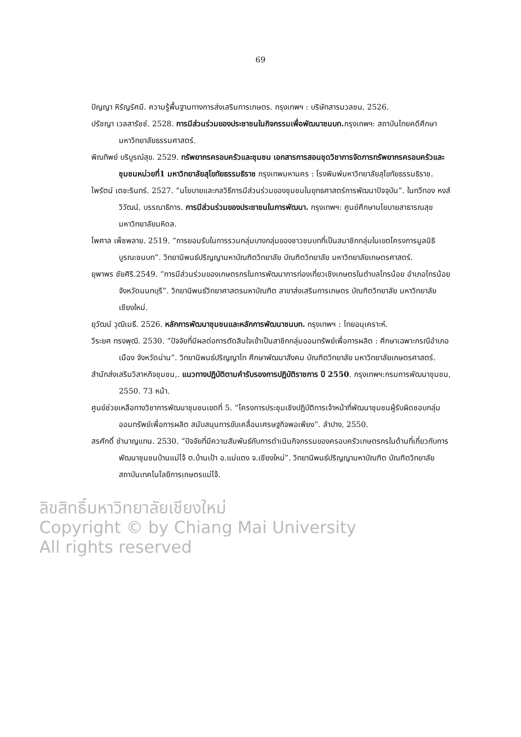69
ปัญญา หิรัญรัศมี. ความรู้พื้นฐานทางการส่งเสริมการเกษตร. กรุงเทพฯ : บริษัทสารมวลชน, 2526.
ปรัชญา เวลสารัชช์. 2528. การมีส่วนร่วมของประชาชนในกิจกรรมเพื่อพัฒนาชนบท. กรุงเทพฯ: สถาบันไทยคดีศึกษา มหาวิทยาลัยธรรมศาสตร์.
พิณทิพย์ บริบูรณ์สุข. 2529. ทรัพยากรครอบครัวและชุมชน เอกสารการสอนชุดวิชาการจัดการทรัพยากรครอบครัวและชุมชนหน่วยที่1 มหาวิทยาลัยสุโขทัยธรรมธิราช กรุงเทพมหานคร : โรงพิมพ์มหาวิทยาลัยสุโขทัยธรรมธิราช.
ไพรัตน์ เตชะรินทร์. 2527. “นโยบายและกลวิธีการมีส่วนร่วมของชุมชนในยุทธศาสตร์การพัฒนาปัจจุบัน”. ในทวีทอง หงส์วิวัฒน์, บรรณาธิการ. การมีส่วนร่วมของประชาชนในการพัฒนา. กรุงเทพฯ: ศูนย์ศึกษานโยบายสาธารณสุข มหาวิทยาลัยมหิดล.
ไพศาล เพ็ชพลาย. 2519. “การยอมรับในการรวมกลุ่มบางกลุ่มของชาวชนบทที่เป็นสมาชิกกลุ่มในเขตโครงการมูลนิธิบูรณะชนบท”. วิทยานิพนธ์ปริญญามหาบัณฑิตวิทยาลัย บัณฑิตวิทยาลัย มหาวิทยาลัยเกษตรศาสตร์.
ยุพาพร ชัยศิริ.2549. “การมีส่วนร่วมของเกษตรกรในการพัฒนาการท่องเที่ยวเชิงเกษตรในตำบลไทรน้อย อำเภอไทรน้อย จังหวัดนนทบุรี”. วิทยานิพนธ์วิทยาศาสตรมหาบัณฑิต สาขาส่งเสริมการเกษตร บัณฑิตวิทยาลัย มหาวิทยาลัยเชียงใหม่.
ยุวัฒน์ วุฒิเมธี. 2526. หลักการพัฒนาชุมชนและหลักการพัฒนาชนบท. กรุงเทพฯ : ไทยอนุเคราะห์.
วีระยศ ทรงพุฒิ. 2530. “ปัจจัยที่มีผลต่อการตัดสินใจเข้าเป็นสาชิกกลุ่มออมทรัพย์เพื่อการผลิต : ศึกษาเฉพาะกรณีอำเภอเมือง จังหวัดน่าน”. วิทยานิพนธ์ปริญญาโท ศึกษาพัฒนาสังคม บัณฑิตวิทยาลัย มหาวิทยาลัยเกษตรศาสตร์.
สำนักส่งเสริมวิสาหกิจชุมชน,. แนวทางปฏิบัติตามคำรับรองการปฏิบัติราชการ ปี 2550. กรุงเทพฯ:กรมการพัฒนาชุมชน, 2550. 73 หน้า.
ศูนย์ช่วยเหลือทางวิชาการพัฒนาชุมชนเขตที่ 5. “โครงการประชุมเชิงปฏิบัติการเจ้าหน้าที่พัฒนาชุมชนผู้รับผิดชอบกลุ่มออมทรัพย์เพื่อการผลิต สนับสนุนการขับเคลื่อนเศรษฐกิจพอเพียง”. ลำปาง, 2550.
สรศักดิ์ ชำนาญแทน. 2530. “ปัจจัยที่มีความสัมพันธ์กับการดำเนินกิจกรรมของครอบครัวเกษตรกรในด้านที่เกี่ยวกับการพัฒนาชุมชนบ้านแม่โจ้ ต.บ้านเป้า อ.แม่แตง จ.เชียงใหม่”. วิทยานิพนธ์ปริญญามหาบัณฑิต บัณฑิตวิทยาลัย สถาบันเทคโนโลยีการเกษตรแม่โจ้.
ลิขสิทธิ์มหาวิทยาลัยเชียงใหม่
Copyright © by Chiang Mai University
All rights reserved